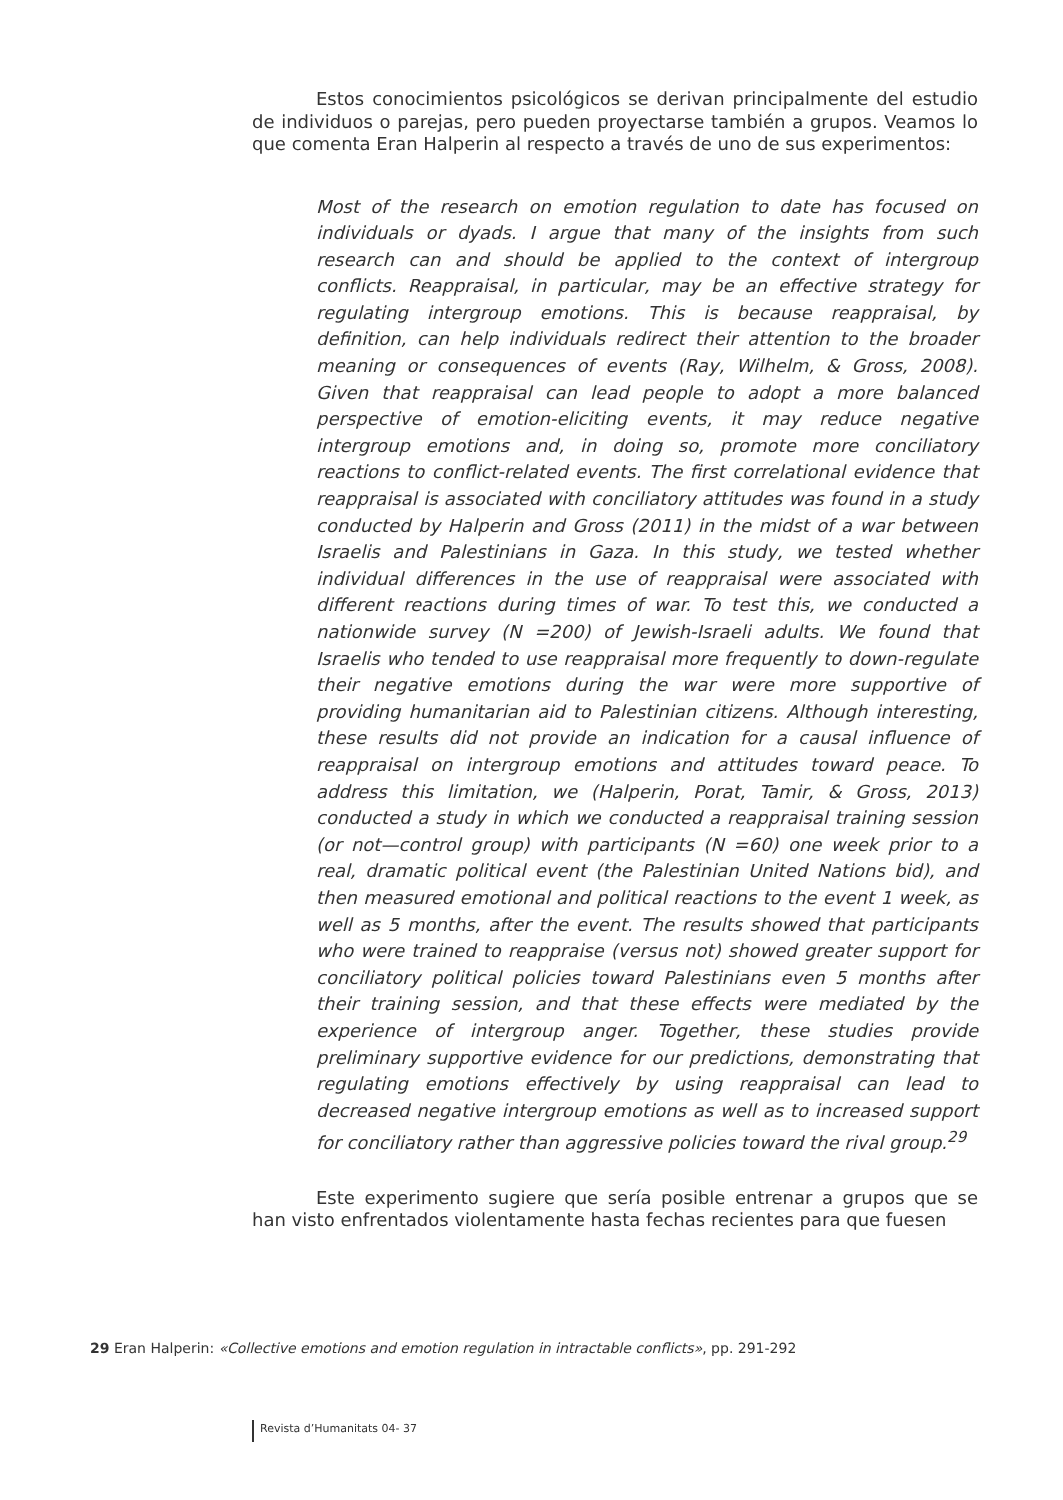Estos conocimientos psicológicos se derivan principalmente del estudio de individuos o parejas, pero pueden proyectarse también a grupos. Veamos lo que comenta Eran Halperin al respecto a través de uno de sus experimentos:
Most of the research on emotion regulation to date has focused on individuals or dyads. I argue that many of the insights from such research can and should be applied to the context of intergroup conflicts. Reappraisal, in particular, may be an effective strategy for regulating intergroup emotions. This is because reappraisal, by definition, can help individuals redirect their attention to the broader meaning or consequences of events (Ray, Wilhelm, & Gross, 2008). Given that reappraisal can lead people to adopt a more balanced perspective of emotion-eliciting events, it may reduce negative intergroup emotions and, in doing so, promote more conciliatory reactions to conflict-related events. The first correlational evidence that reappraisal is associated with conciliatory attitudes was found in a study conducted by Halperin and Gross (2011) in the midst of a war between Israelis and Palestinians in Gaza. In this study, we tested whether individual differences in the use of reappraisal were associated with different reactions during times of war. To test this, we conducted a nationwide survey (N =200) of Jewish-Israeli adults. We found that Israelis who tended to use reappraisal more frequently to down-regulate their negative emotions during the war were more supportive of providing humanitarian aid to Palestinian citizens. Although interesting, these results did not provide an indication for a causal influence of reappraisal on intergroup emotions and attitudes toward peace. To address this limitation, we (Halperin, Porat, Tamir, & Gross, 2013) conducted a study in which we conducted a reappraisal training session (or not—control group) with participants (N =60) one week prior to a real, dramatic political event (the Palestinian United Nations bid), and then measured emotional and political reactions to the event 1 week, as well as 5 months, after the event. The results showed that participants who were trained to reappraise (versus not) showed greater support for conciliatory political policies toward Palestinians even 5 months after their training session, and that these effects were mediated by the experience of intergroup anger. Together, these studies provide preliminary supportive evidence for our predictions, demonstrating that regulating emotions effectively by using reappraisal can lead to decreased negative intergroup emotions as well as to increased support for conciliatory rather than aggressive policies toward the rival group.<sup>29</sup>
Este experimento sugiere que sería posible entrenar a grupos que se han visto enfrentados violentamente hasta fechas recientes para que fuesen
29 Eran Halperin: «Collective emotions and emotion regulation in intractable conflicts», pp. 291-292
Revista d’Humanitats 04- 37